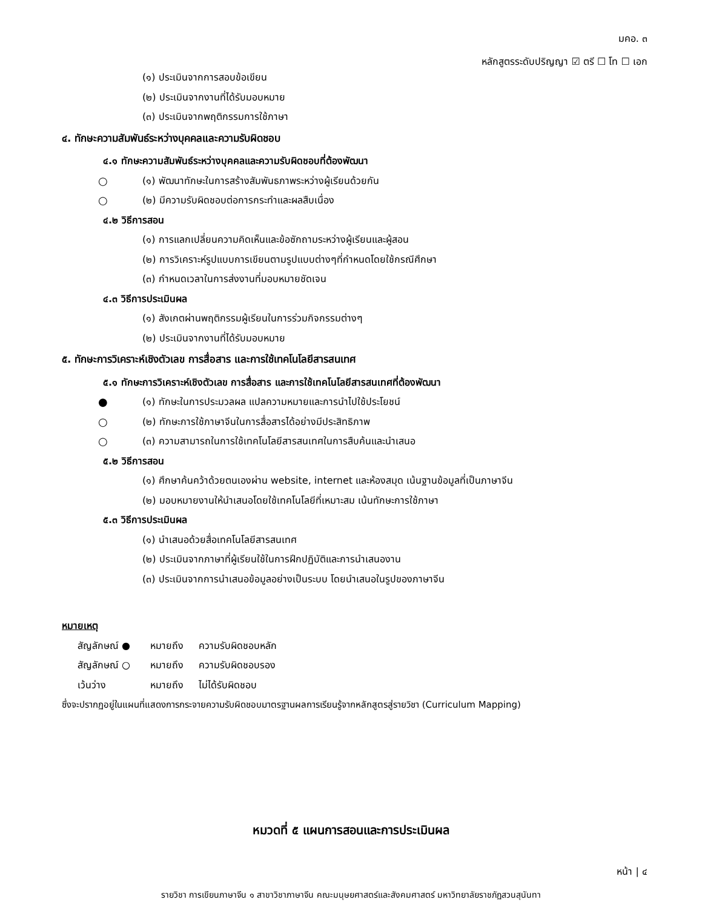มคอ. ๓
หลักสูตรระดับปริญญา ☑ ตรี ☐ โท ☐ เอก
(๑) ประเมินจากการสอบข้อเขียน
(๒) ประเมินจากงานที่ได้รับมอบหมาย
(๓) ประเมินจากพฤติกรรมการใช้ภาษา
๔. ทักษะความสัมพันธ์ระหว่างบุคคลและความรับผิดชอบ
๔.๑ ทักษะความสัมพันธ์ระหว่างบุคคลและความรับผิดชอบที่ต้องพัฒนา
○ (๑) พัฒนาทักษะในการสร้างสัมพันธภาพระหว่างผู้เรียนด้วยกัน
○ (๒) มีความรับผิดชอบต่อการกระทำและผลสืบเนื่อง
๔.๒ วิธีการสอน
(๑) การแลกเปลี่ยนความคิดเห็นและข้อซักถามระหว่างผู้เรียนและผู้สอน
(๒) การวิเคราะห์รูปแบบการเขียนตามรูปแบบต่างๆที่กำหนดโดยใช้กรณีศึกษา
(๓) กำหนดเวลาในการส่งงานที่มอบหมายชัดเจน
๔.๓ วิธีการประเมินผล
(๑) สังเกตผ่านพฤติกรรมผู้เรียนในการร่วมกิจกรรมต่างๆ
(๒) ประเมินจากงานที่ได้รับมอบหมาย
๕. ทักษะการวิเคราะห์เชิงตัวเลข การสื่อสาร และการใช้เทคโนโลยีสารสนเทศ
๕.๑ ทักษะการวิเคราะห์เชิงตัวเลข การสื่อสาร และการใช้เทคโนโลยีสารสนเทศที่ต้องพัฒนา
● (๑) ทักษะในการประมวลผล แปลความหมายและการนำไปใช้ประโยชน์
○ (๒) ทักษะการใช้ภาษาจีนในการสื่อสารได้อย่างมีประสิทธิภาพ
○ (๓) ความสามารถในการใช้เทคโนโลยีสารสนเทศในการสืบค้นและนำเสนอ
๕.๒ วิธีการสอน
(๑) ศึกษาค้นคว้าด้วยตนเองผ่าน website, internet และห้องสมุด เน้นฐานข้อมูลที่เป็นภาษาจีน
(๒) มอบหมายงานให้นำเสนอโดยใช้เทคโนโลยีที่เหมาะสม เน้นทักษะการใช้ภาษา
๕.๓ วิธีการประเมินผล
(๑) นำเสนอด้วยสื่อเทคโนโลยีสารสนเทศ
(๒) ประเมินจากภาษาที่ผู้เรียนใช้ในการฝึกปฏิบัติและการนำเสนองาน
(๓) ประเมินจากการนำเสนอข้อมูลอย่างเป็นระบบ โดยนำเสนอในรูปของภาษาจีน
หมายเหตุ
สัญลักษณ์ ● หมายถึง ความรับผิดชอบหลัก
สัญลักษณ์ ○ หมายถึง ความรับผิดชอบรอง
เว้นว่าง หมายถึง ไม่ได้รับผิดชอบ
ซึ่งจะปรากฏอยู่ในแผนที่แสดงการกระจายความรับผิดชอบมาตรฐานผลการเรียนรู้จากหลักสูตรสู่รายวิชา (Curriculum Mapping)
หมวดที่ ๕ แผนการสอนและการประเมินผล
หน้า | ๔
รายวิชา การเขียนภาษาจีน ๑ สาขาวิชาภาษาจีน คณะมนุษยศาสตร์และสังคมศาสตร์ มหาวิทยาลัยราชภัฏสวนสุนันทา